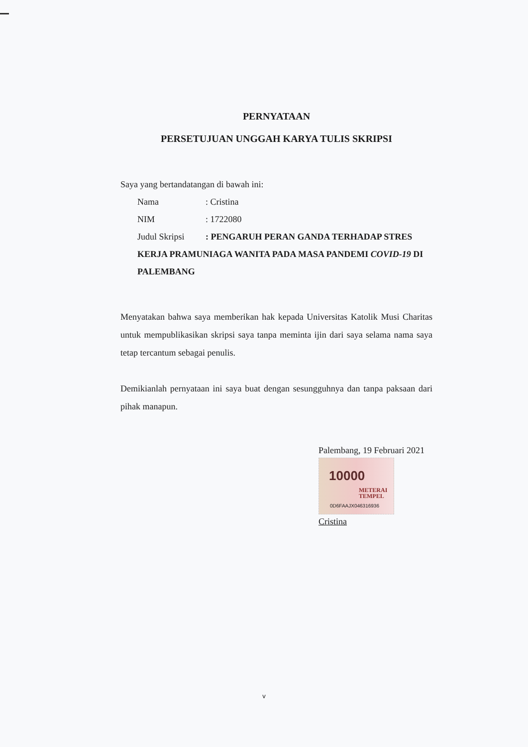PERNYATAAN
PERSETUJUAN UNGGAH KARYA TULIS SKRIPSI
Saya yang bertandatangan di bawah ini:
Nama: Cristina
NIM: 1722080
Judul Skripsi: PENGARUH PERAN GANDA TERHADAP STRES
KERJA PRAMUNIAGA WANITA PADA MASA PANDEMI COVID-19 DI PALEMBANG
Menyatakan bahwa saya memberikan hak kepada Universitas Katolik Musi Charitas untuk mempublikasikan skripsi saya tanpa meminta ijin dari saya selama nama saya tetap tercantum sebagai penulis.
Demikianlah pernyataan ini saya buat dengan sesungguhnya dan tanpa paksaan dari pihak manapun.
Palembang, 19 Februari 2021
10000
METERAI
TEMPEL
0D6FAAJX046316936
Cristina
v